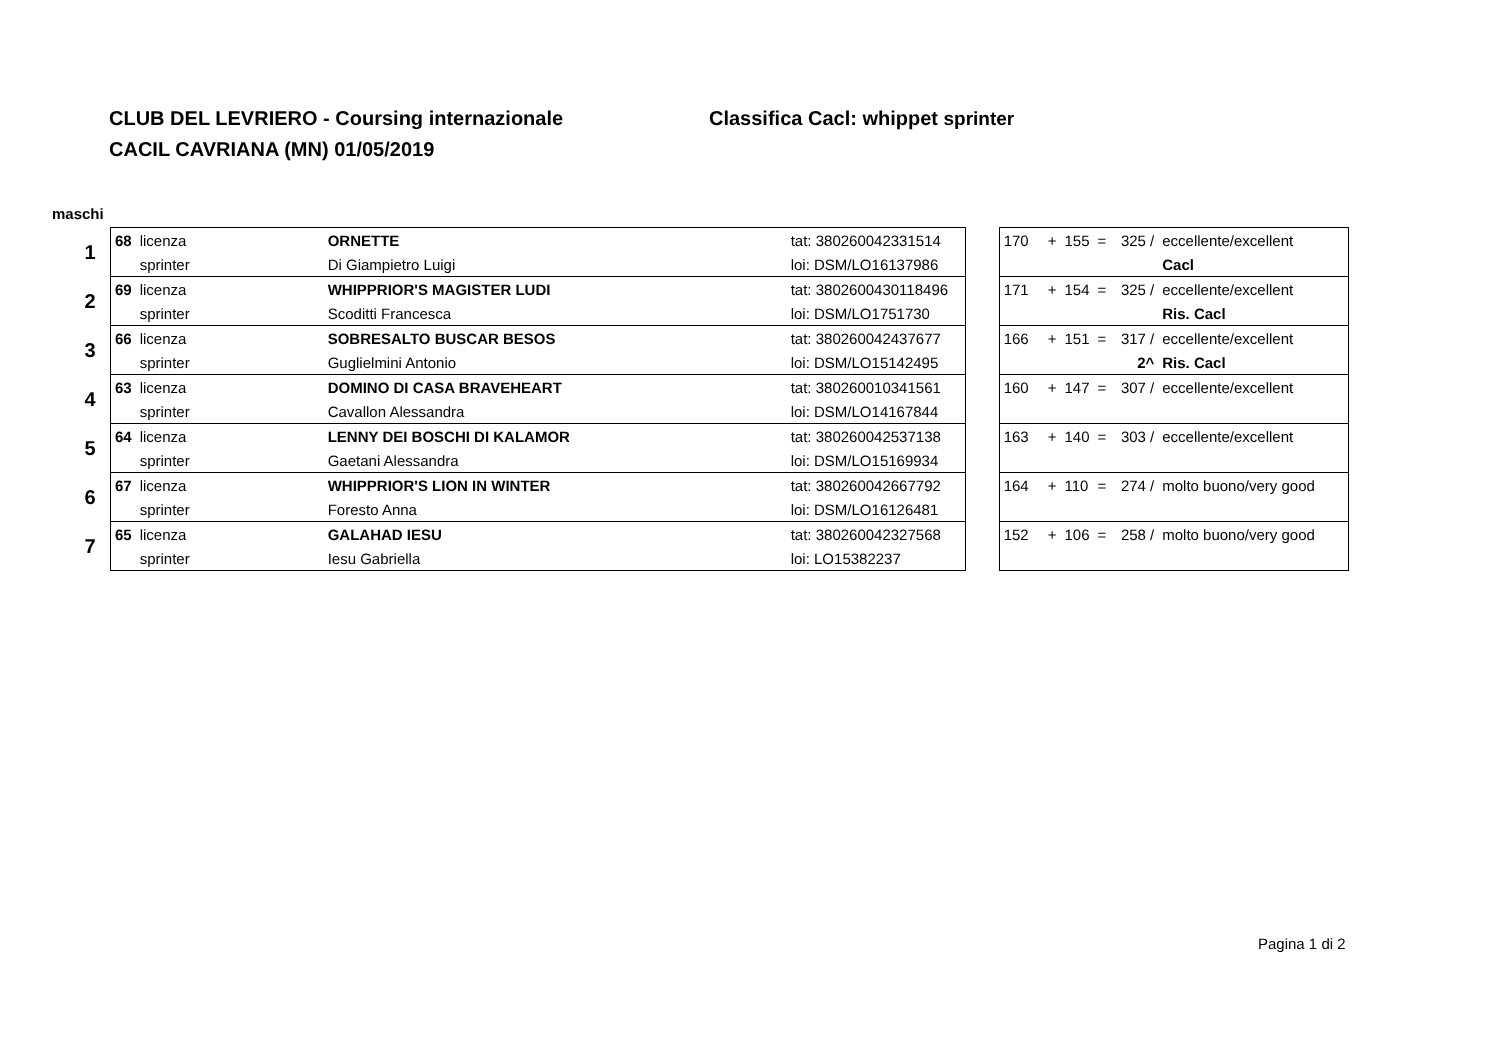CLUB DEL LEVRIERO - Coursing internazionale Classifica Cacl: whippet sprinter
CACIL CAVRIANA (MN) 01/05/2019
maschi
| 1 | 68 | licenza | ORNETTE | tat: 380260042331514 |
| | | sprinter | Di Giampietro Luigi | loi: DSM/LO16137986 |
| 2 | 69 | licenza | WHIPPRIOR'S MAGISTER LUDI | tat: 3802600430118496 |
| | | sprinter | Scoditti Francesca | loi: DSM/LO1751730 |
| 3 | 66 | licenza | SOBRESALTO BUSCAR BESOS | tat: 380260042437677 |
| | | sprinter | Guglielmini Antonio | loi: DSM/LO15142495 |
| 4 | 63 | licenza | DOMINO DI CASA BRAVEHEART | tat: 380260010341561 |
| | | sprinter | Cavallon Alessandra | loi: DSM/LO14167844 |
| 5 | 64 | licenza | LENNY DEI BOSCHI DI KALAMOR | tat: 380260042537138 |
| | | sprinter | Gaetani Alessandra | loi: DSM/LO15169934 |
| 6 | 67 | licenza | WHIPPRIOR'S LION IN WINTER | tat: 380260042667792 |
| | | sprinter | Foresto Anna | loi: DSM/LO16126481 |
| 7 | 65 | licenza | GALAHAD IESU | tat: 380260042327568 |
| | | sprinter | Iesu Gabriella | loi: LO15382237 |
| 170 | + | 155 | = | 325 / | eccellente/excellent |
| | | | | | Cacl |
| 171 | + | 154 | = | 325 / | eccellente/excellent |
| | | | | | Ris. Cacl |
| 166 | + | 151 | = | 317 / | eccellente/excellent |
| | | | | 2^ | Ris. Cacl |
| 160 | + | 147 | = | 307 / | eccellente/excellent |
| 163 | + | 140 | = | 303 / | eccellente/excellent |
| 164 | + | 110 | = | 274 / | molto buono/very good |
| 152 | + | 106 | = | 258 / | molto buono/very good |
Pagina 1 di 2